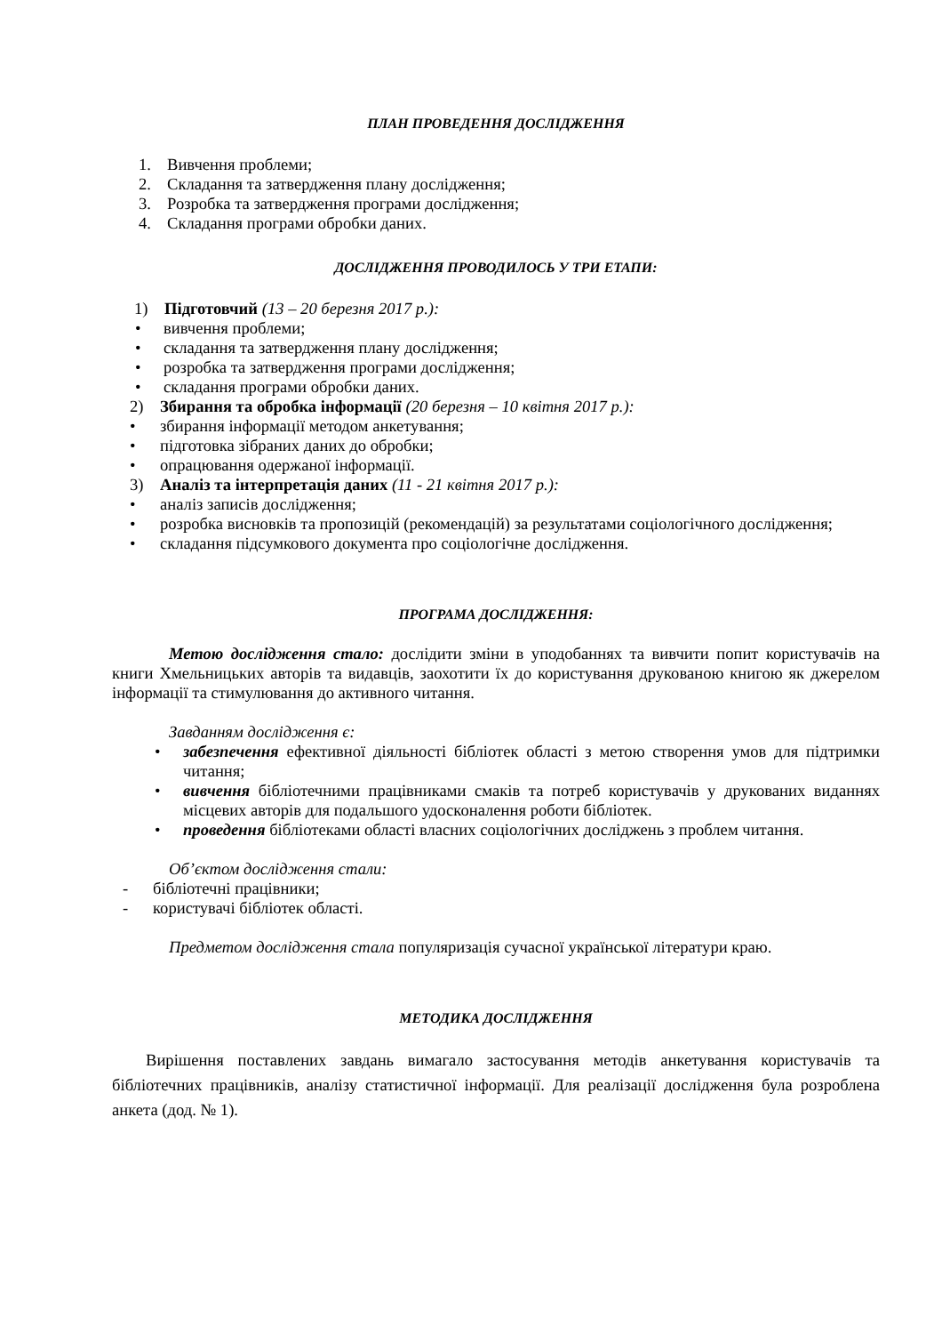ПЛАН ПРОВЕДЕННЯ ДОСЛІДЖЕННЯ
1. Вивчення проблеми;
2. Складання та затвердження плану дослідження;
3. Розробка та затвердження програми дослідження;
4. Складання програми обробки даних.
ДОСЛІДЖЕННЯ ПРОВОДИЛОСЬ У ТРИ ЕТАПИ:
1) Підготовчий (13 – 20 березня 2017 р.):
• вивчення проблеми;
• складання та затвердження плану дослідження;
• розробка та затвердження програми дослідження;
• складання програми обробки даних.
2) Збирання та обробка інформації (20 березня – 10 квітня 2017 р.):
• збирання інформації методом анкетування;
• підготовка зібраних даних до обробки;
• опрацювання одержаної інформації.
3) Аналіз та інтерпретація даних (11 - 21 квітня 2017 р.):
• аналіз записів дослідження;
• розробка висновків та пропозицій (рекомендацій) за результатами соціологічного дослідження;
• складання підсумкового документа про соціологічне дослідження.
ПРОГРАМА ДОСЛІДЖЕННЯ:
Метою дослідження стало: дослідити зміни в уподобаннях та вивчити попит користувачів на книги Хмельницьких авторів та видавців, заохотити їх до користування друкованою книгою як джерелом інформації та стимулювання до активного читання.
Завданням дослідження є:
• забезпечення ефективної діяльності бібліотек області з метою створення умов для підтримки читання;
• вивчення бібліотечними працівниками смаків та потреб користувачів у друкованих виданнях місцевих авторів для подальшого удосконалення роботи бібліотек.
• проведення бібліотеками області власних соціологічних досліджень з проблем читання.
Об’єктом дослідження стали:
- бібліотечні працівники;
- користувачі бібліотек області.
Предметом дослідження стала популяризація сучасної української літератури краю.
МЕТОДИКА ДОСЛІДЖЕННЯ
Вирішення поставлених завдань вимагало застосування методів анкетування користувачів та бібліотечних працівників, аналізу статистичної інформації. Для реалізації дослідження була розроблена анкета (дод. № 1).